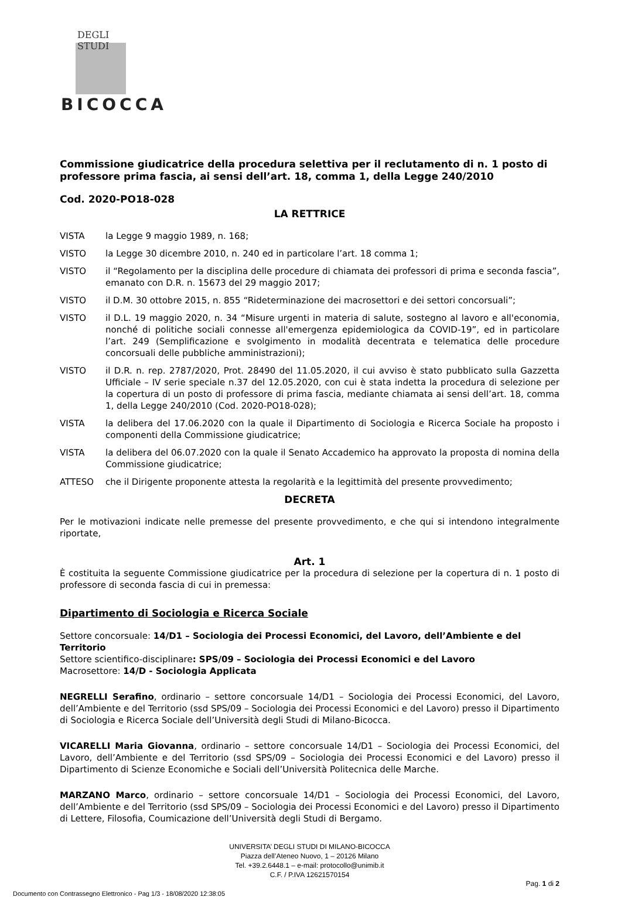DEGLI STUDI
BICOCCA
Commissione giudicatrice della procedura selettiva per il reclutamento di n. 1 posto di professore prima fascia, ai sensi dell’art. 18, comma 1, della Legge 240/2010
Cod. 2020-PO18-028
LA RETTRICE
VISTA la Legge 9 maggio 1989, n. 168;
VISTO la Legge 30 dicembre 2010, n. 240 ed in particolare l’art. 18 comma 1;
VISTO il “Regolamento per la disciplina delle procedure di chiamata dei professori di prima e seconda fascia”, emanato con D.R. n. 15673 del 29 maggio 2017;
VISTO il D.M. 30 ottobre 2015, n. 855 “Rideterminazione dei macrosettori e dei settori concorsuali”;
VISTO il D.L. 19 maggio 2020, n. 34 “Misure urgenti in materia di salute, sostegno al lavoro e all'economia, nonché di politiche sociali connesse all'emergenza epidemiologica da COVID-19”, ed in particolare l’art. 249 (Semplificazione e svolgimento in modalità decentrata e telematica delle procedure concorsuali delle pubbliche amministrazioni);
VISTO il D.R. n. rep. 2787/2020, Prot. 28490 del 11.05.2020, il cui avviso è stato pubblicato sulla Gazzetta Ufficiale – IV serie speciale n.37 del 12.05.2020, con cui è stata indetta la procedura di selezione per la copertura di un posto di professore di prima fascia, mediante chiamata ai sensi dell’art. 18, comma 1, della Legge 240/2010 (Cod. 2020-PO18-028);
VISTA la delibera del 17.06.2020 con la quale il Dipartimento di Sociologia e Ricerca Sociale ha proposto i componenti della Commissione giudicatrice;
VISTA la delibera del 06.07.2020 con la quale il Senato Accademico ha approvato la proposta di nomina della Commissione giudicatrice;
ATTESO che il Dirigente proponente attesta la regolarità e la legittimità del presente provvedimento;
DECRETA
Per le motivazioni indicate nelle premesse del presente provvedimento, e che qui si intendono integralmente riportate,
Art. 1
È costituita la seguente Commissione giudicatrice per la procedura di selezione per la copertura di n. 1 posto di professore di seconda fascia di cui in premessa:
Dipartimento di Sociologia e Ricerca Sociale
Settore concorsuale: 14/D1 – Sociologia dei Processi Economici, del Lavoro, dell’Ambiente e del Territorio
Settore scientifico-disciplinare: SPS/09 – Sociologia dei Processi Economici e del Lavoro
Macrosettore: 14/D - Sociologia Applicata
NEGRELLI Serafino, ordinario – settore concorsuale 14/D1 – Sociologia dei Processi Economici, del Lavoro, dell’Ambiente e del Territorio (ssd SPS/09 – Sociologia dei Processi Economici e del Lavoro) presso il Dipartimento di Sociologia e Ricerca Sociale dell’Università degli Studi di Milano-Bicocca.
VICARELLI Maria Giovanna, ordinario – settore concorsuale 14/D1 – Sociologia dei Processi Economici, del Lavoro, dell’Ambiente e del Territorio (ssd SPS/09 – Sociologia dei Processi Economici e del Lavoro) presso il Dipartimento di Scienze Economiche e Sociali dell’Università Politecnica delle Marche.
MARZANO Marco, ordinario – settore concorsuale 14/D1 – Sociologia dei Processi Economici, del Lavoro, dell’Ambiente e del Territorio (ssd SPS/09 – Sociologia dei Processi Economici e del Lavoro) presso il Dipartimento di Lettere, Filosofia, Coumicazione dell’Università degli Studi di Bergamo.
UNIVERSITA’ DEGLI STUDI DI MILANO-BICOCCA
Piazza dell’Ateneo Nuovo, 1 – 20126 Milano
Tel. +39.2.6448.1 – e-mail: protocollo@unimib.it
C.F. / P.IVA 12621570154
Pag. 1 di 2
Documento con Contrassegno Elettronico - Pag 1/3 - 18/08/2020 12:38:05